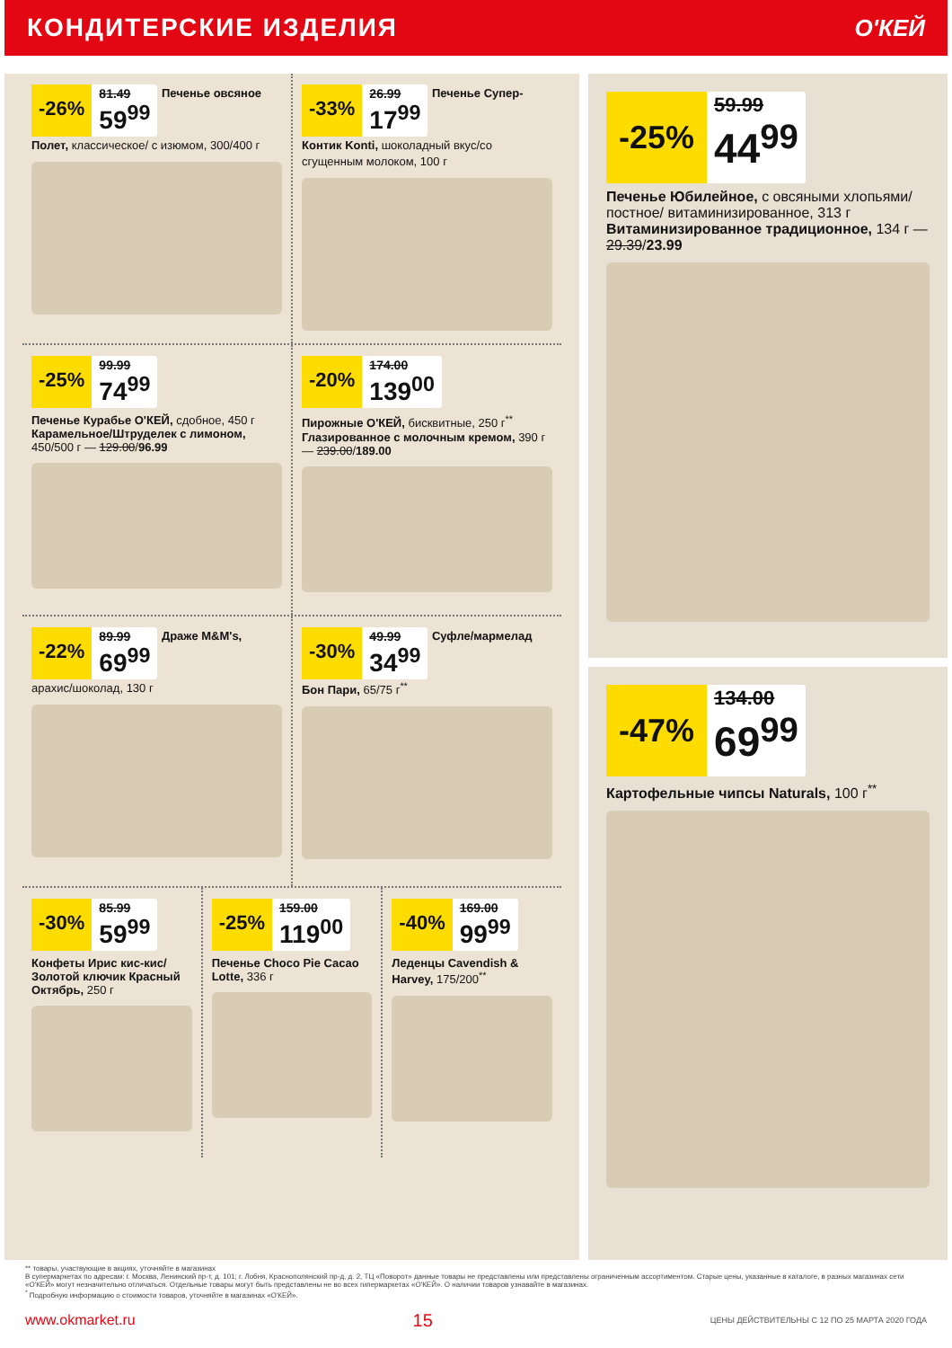КОНДИТЕРСКИЕ ИЗДЕЛИЯ О'КЕЙ
-26%
81.49
59<sup>99</sup>
Печенье овсяное Полет, классическое/ с изюмом, 300/400 г
-33%
26.99
17<sup>99</sup>
Печенье Супер-Контик Konti, шоколадный вкус/со сгущенным молоком, 100 г
-25%
99.99
74<sup>99</sup>
Печенье Курабье О'КЕЙ, сдобное, 450 г Карамельное/Штруделек с лимоном, 450/500 г — 129.00/96.99
-20%
174.00
139<sup>00</sup>
Пирожные О'КЕЙ, бисквитные, 250 г<sup>**</sup> Глазированное с молочным кремом, 390 г — 239.00/189.00
-22%
89.99
69<sup>99</sup>
Драже M&M's, арахис/шоколад, 130 г
-30%
49.99
34<sup>99</sup>
Суфле/мармелад Бон Пари, 65/75 г<sup>**</sup>
-30%
85.99
59<sup>99</sup>
Конфеты Ирис кис-кис/ Золотой ключик Красный Октябрь, 250 г
-25%
159.00
119<sup>00</sup>
Печенье Choco Pie Cacao Lotte, 336 г
-40%
169.00
99<sup>99</sup>
Леденцы Cavendish & Harvey, 175/200<sup>**</sup>
-25%
59.99
44<sup>99</sup>
Печенье Юбилейное, с овсяными хлопьями/постное/ витаминизированное, 313 г Витаминизированное традиционное, 134 г — 29.39/23.99
-47%
134.00
69<sup>99</sup>
Картофельные чипсы Naturals, 100 г<sup>**</sup>
** товары, участвующие в акциях, уточняйте в магазинах
В супермаркетах по адресам: г. Москва, Ленинский пр-т, д. 101; г. Лобня, Краснополянский пр-д, д. 2, ТЦ «Поворот» данные товары не представлены или представлены ограниченным ассортиментом. Старые цены, указанные в каталоге, в разных магазинах сети «О'КЕЙ» могут незначительно отличаться. Отдельные товары могут быть представлены не во всех гипермаркетах «О'КЕЙ». О наличии товаров узнавайте в магазинах.
<sup>*</sup> Подробную информацию о стоимости товаров, уточняйте в магазинах «О'КЕЙ».
www.okmarket.ru 15 ЦЕНЫ ДЕЙСТВИТЕЛЬНЫ С 12 ПО 25 МАРТА 2020 ГОДА